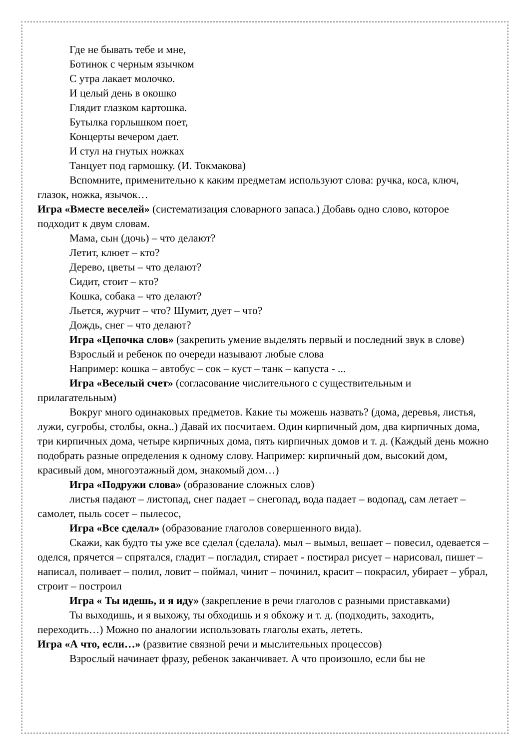Где не бывать тебе и мне,
Ботинок с черным язычком
С утра лакает молочко.
И целый день в окошко
Глядит глазком картошка.
Бутылка горлышком поет,
Концерты вечером дает.
И стул на гнутых ножках
Танцует под гармошку. (И. Токмакова)
Вспомните, применительно к каким предметам используют слова: ручка, коса, ключ, глазок, ножка, язычок…
Игра «Вместе веселей» (систематизация словарного запаса.) Добавь одно слово, которое подходит к двум словам.
Мама, сын (дочь) – что делают?
Летит, клюет – кто?
Дерево, цветы – что делают?
Сидит, стоит – кто?
Кошка, собака – что делают?
Льется, журчит – что? Шумит, дует – что?
Дождь, снег – что делают?
Игра «Цепочка слов» (закрепить умение выделять первый и последний звук в слове)
Взрослый и ребенок по очереди называют любые слова
Например: кошка – автобус – сок – куст – танк – капуста - ...
Игра «Веселый счет» (согласование числительного с существительным и прилагательным)
Вокруг много одинаковых предметов. Какие ты можешь назвать? (дома, деревья, листья, лужи, сугробы, столбы, окна..) Давай их посчитаем. Один кирпичный дом, два кирпичных дома, три кирпичных дома, четыре кирпичных дома, пять кирпичных домов и т. д. (Каждый день можно подобрать разные определения к одному слову. Например: кирпичный дом, высокий дом, красивый дом, многоэтажный дом, знакомый дом…)
Игра «Подружи слова» (образование сложных слов)
листья падают – листопад, снег падает – снегопад, вода падает – водопад, сам летает – самолет, пыль сосет – пылесос,
Игра «Все сделал» (образование глаголов совершенного вида).
Скажи, как будто ты уже все сделал (сделала). мыл – вымыл, вешает – повесил, одевается – оделся, прячется – спрятался, гладит – погладил, стирает - постирал рисует – нарисовал, пишет – написал, поливает – полил, ловит – поймал, чинит – починил, красит – покрасил, убирает – убрал, строит – построил
Игра « Ты идешь, и я иду» (закрепление в речи глаголов с разными приставками)
Ты выходишь, и я выхожу, ты обходишь и я обхожу и т. д. (подходить, заходить, переходить…) Можно по аналогии использовать глаголы ехать, лететь.
Игра «А что, если…» (развитие связной речи и мыслительных процессов)
Взрослый начинает фразу, ребенок заканчивает. А что произошло, если бы не